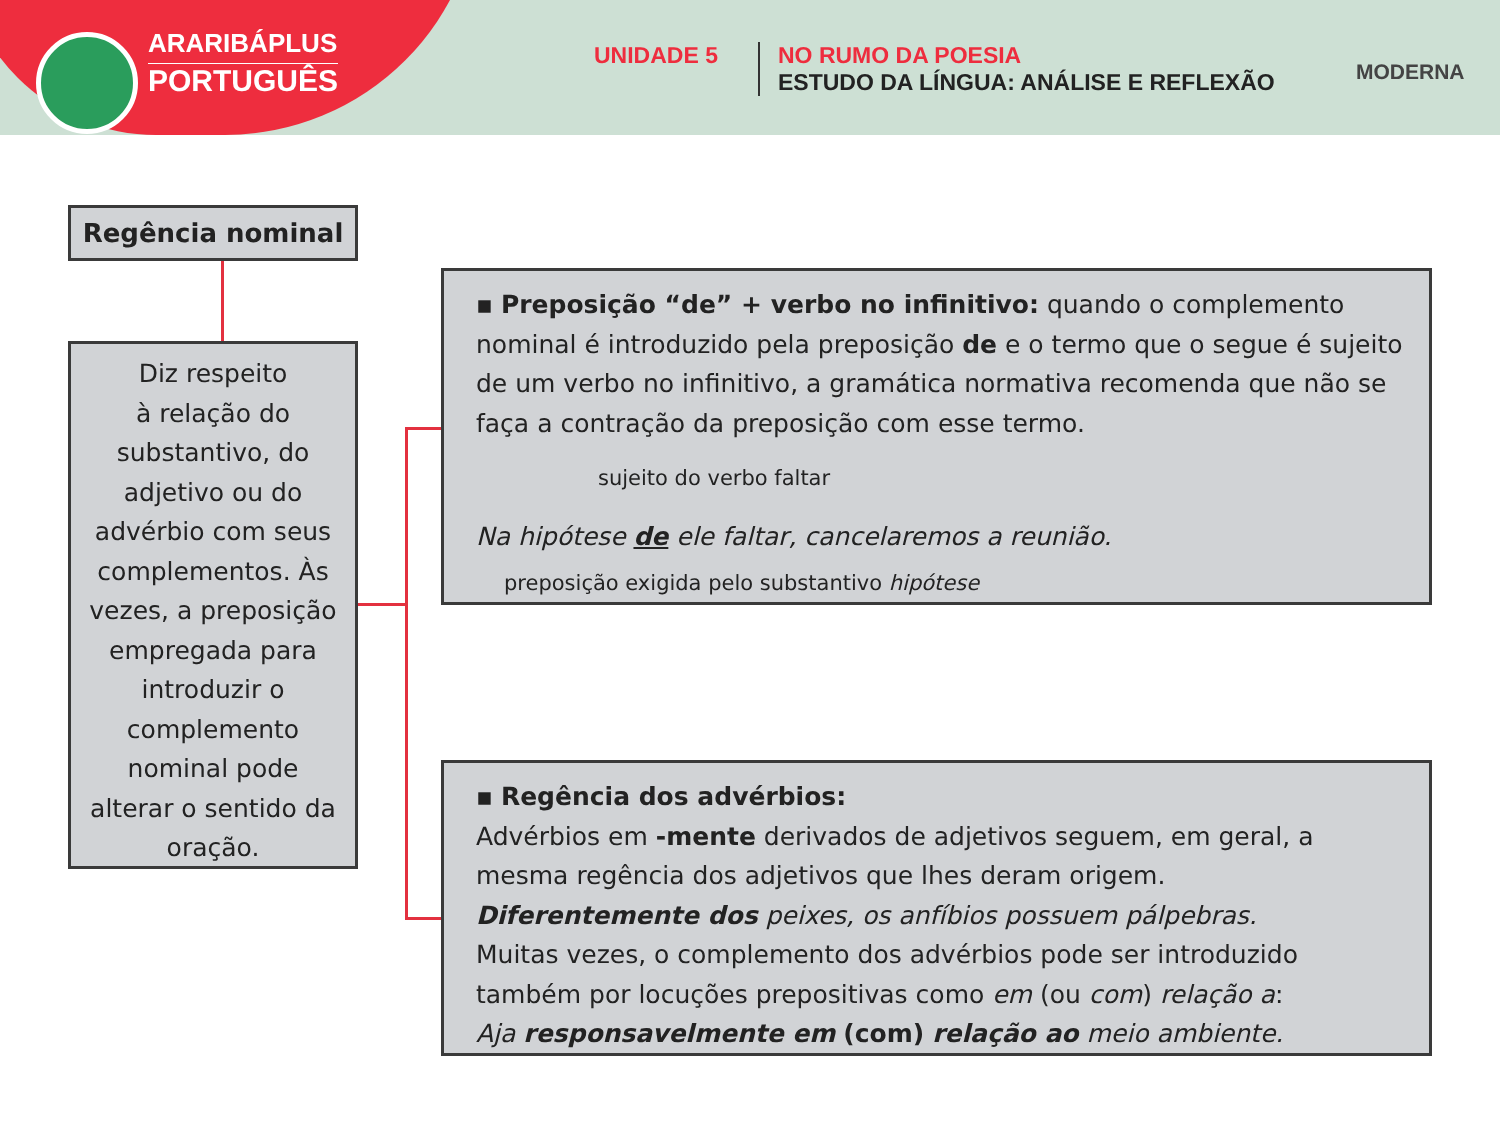ARARIBÁPLUS
PORTUGUÊS
UNIDADE 5
NO RUMO DA POESIA
ESTUDO DA LÍNGUA: ANÁLISE E REFLEXÃO
MODERNA
Regência nominal
Diz respeito
à relação do
substantivo, do
adjetivo ou do
advérbio com seus
complementos. Às
vezes, a preposição
empregada para
introduzir o
complemento
nominal pode
alterar o sentido da
oração.
▪ Preposição “de” + verbo no infinitivo: quando o complemento nominal é introduzido pela preposição de e o termo que o segue é sujeito de um verbo no infinitivo, a gramática normativa recomenda que não se faça a contração da preposição com esse termo.
sujeito do verbo faltar
Na hipótese de ele faltar, cancelaremos a reunião.
preposição exigida pelo substantivo hipótese
▪ Regência dos advérbios:
Advérbios em -mente derivados de adjetivos seguem, em geral, a mesma regência dos adjetivos que lhes deram origem.
Diferentemente dos peixes, os anfíbios possuem pálpebras.
Muitas vezes, o complemento dos advérbios pode ser introduzido também por locuções prepositivas como em (ou com) relação a:
Aja responsavelmente em (com) relação ao meio ambiente.